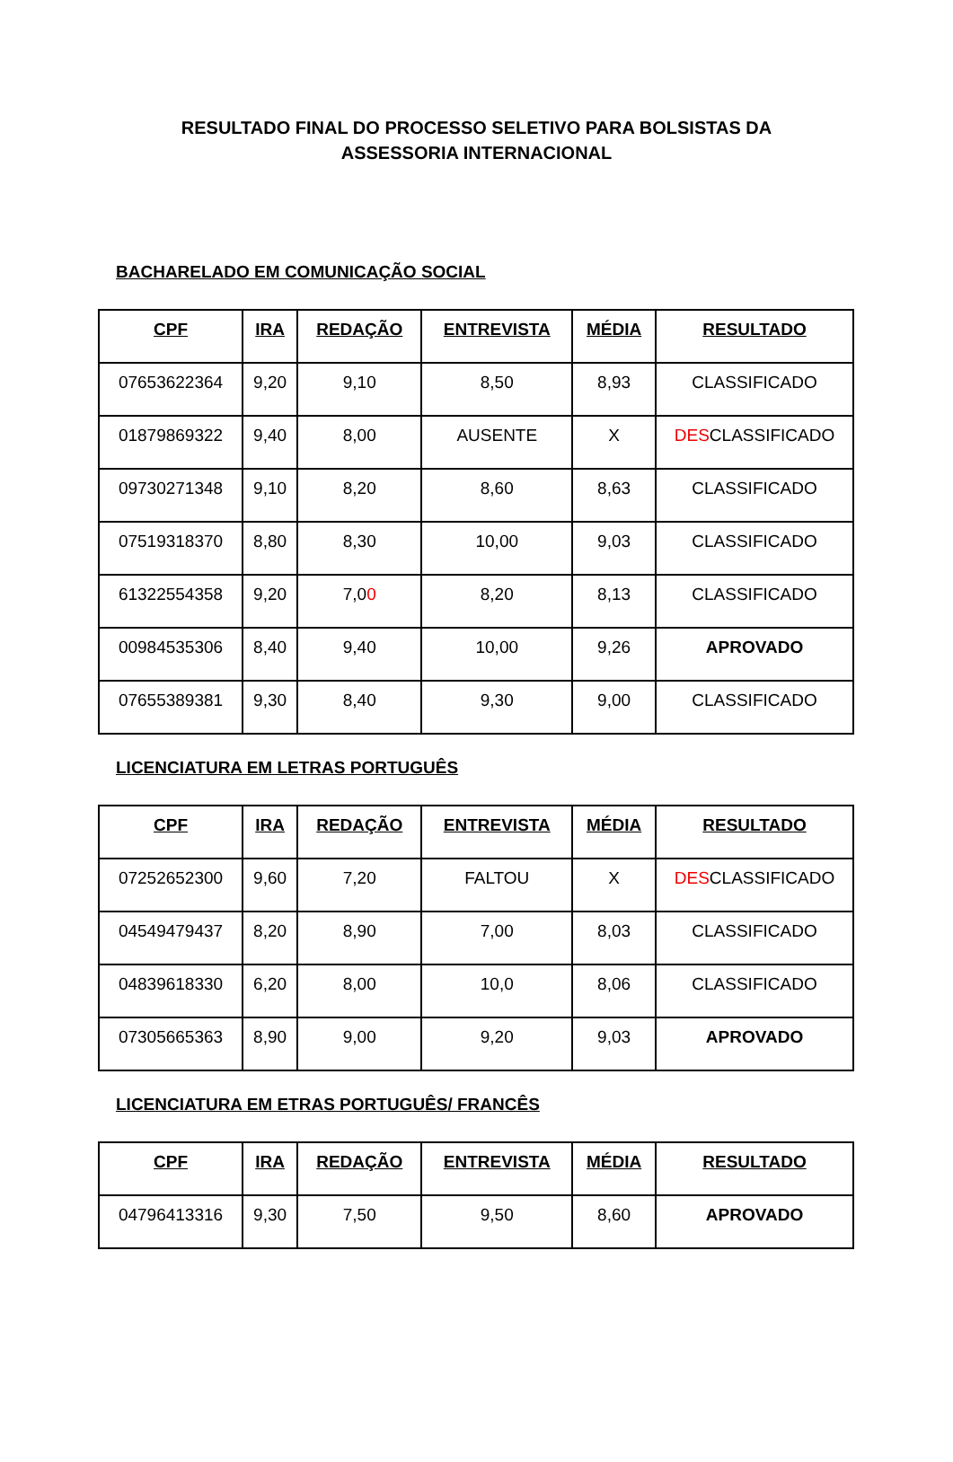RESULTADO FINAL DO PROCESSO SELETIVO PARA BOLSISTAS DA
ASSESSORIA INTERNACIONAL
BACHARELADO EM COMUNICAÇÃO SOCIAL
| CPF | IRA | REDAÇÃO | ENTREVISTA | MÉDIA | RESULTADO |
| --- | --- | --- | --- | --- | --- |
| 07653622364 | 9,20 | 9,10 | 8,50 | 8,93 | CLASSIFICADO |
| 01879869322 | 9,40 | 8,00 | AUSENTE | X | DES CLASSIFICADO |
| 09730271348 | 9,10 | 8,20 | 8,60 | 8,63 | CLASSIFICADO |
| 07519318370 | 8,80 | 8,30 | 10,00 | 9,03 | CLASSIFICADO |
| 61322554358 | 9,20 | 7,0 0 | 8,20 | 8,13 | CLASSIFICADO |
| 00984535306 | 8,40 | 9,40 | 10,00 | 9,26 | APROVADO |
| 07655389381 | 9,30 | 8,40 | 9,30 | 9,00 | CLASSIFICADO |
LICENCIATURA EM LETRAS PORTUGUÊS
| CPF | IRA | REDAÇÃO | ENTREVISTA | MÉDIA | RESULTADO |
| --- | --- | --- | --- | --- | --- |
| 07252652300 | 9,60 | 7,20 | FALTOU | X | DES CLASSIFICADO |
| 04549479437 | 8,20 | 8,90 | 7,00 | 8,03 | CLASSIFICADO |
| 04839618330 | 6,20 | 8,00 | 10,0 | 8,06 | CLASSIFICADO |
| 07305665363 | 8,90 | 9,00 | 9,20 | 9,03 | APROVADO |
LICENCIATURA EM ETRAS PORTUGUÊS/ FRANCÊS
| CPF | IRA | REDAÇÃO | ENTREVISTA | MÉDIA | RESULTADO |
| --- | --- | --- | --- | --- | --- |
| 04796413316 | 9,30 | 7,50 | 9,50 | 8,60 | APROVADO |